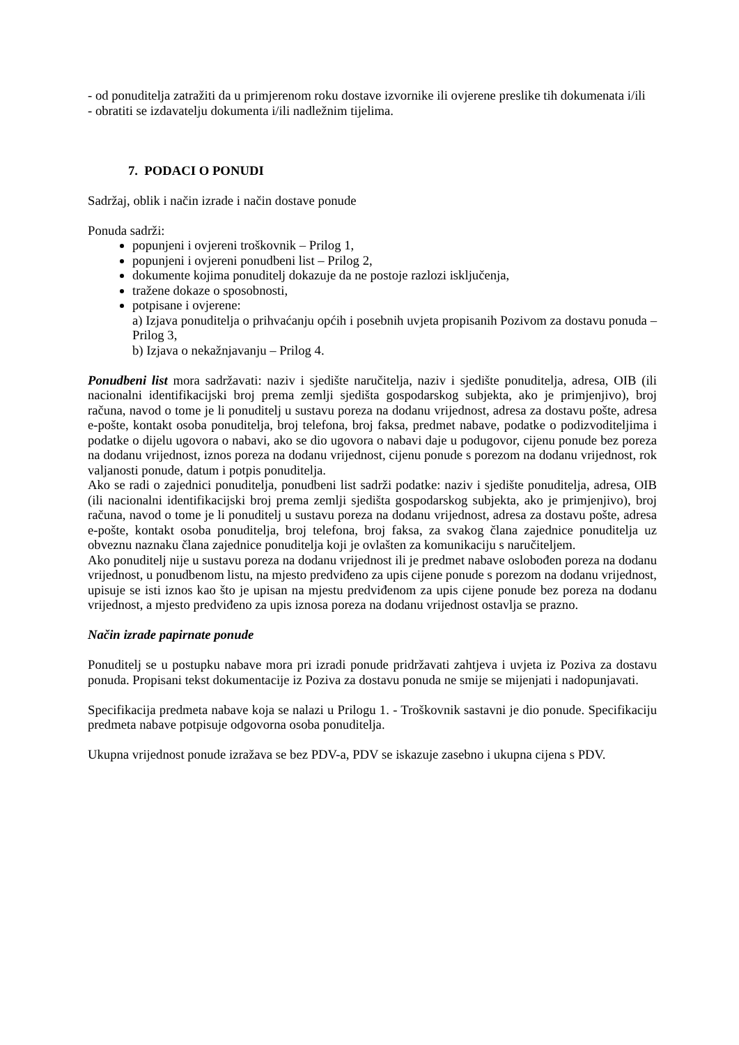- od ponuditelja zatražiti da u primjerenom roku dostave izvornike ili ovjerene preslike tih dokumenata i/ili
- obratiti se izdavatelju dokumenta i/ili nadležnim tijelima.
7. PODACI O PONUDI
Sadržaj, oblik i način izrade i način dostave ponude
Ponuda sadrži:
popunjeni i ovjereni troškovnik – Prilog 1,
popunjeni i ovjereni ponudbeni list – Prilog 2,
dokumente kojima ponuditelj dokazuje da ne postoje razlozi isključenja,
tražene dokaze o sposobnosti,
potpisane i ovjerene:
a) Izjava ponuditelja o prihvaćanju općih i posebnih uvjeta propisanih Pozivom za dostavu ponuda – Prilog 3,
b) Izjava o nekažnjavanju – Prilog 4.
Ponudbeni list mora sadržavati: naziv i sjedište naručitelja, naziv i sjedište ponuditelja, adresa, OIB (ili nacionalni identifikacijski broj prema zemlji sjedišta gospodarskog subjekta, ako je primjenjivo), broj računa, navod o tome je li ponuditelj u sustavu poreza na dodanu vrijednost, adresa za dostavu pošte, adresa e-pošte, kontakt osoba ponuditelja, broj telefona, broj faksa, predmet nabave, podatke o podizvoditeljima i podatke o dijelu ugovora o nabavi, ako se dio ugovora o nabavi daje u podugovor, cijenu ponude bez poreza na dodanu vrijednost, iznos poreza na dodanu vrijednost, cijenu ponude s porezom na dodanu vrijednost, rok valjanosti ponude, datum i potpis ponuditelja.
Ako se radi o zajednici ponuditelja, ponudbeni list sadrži podatke: naziv i sjedište ponuditelja, adresa, OIB (ili nacionalni identifikacijski broj prema zemlji sjedišta gospodarskog subjekta, ako je primjenjivo), broj računa, navod o tome je li ponuditelj u sustavu poreza na dodanu vrijednost, adresa za dostavu pošte, adresa e-pošte, kontakt osoba ponuditelja, broj telefona, broj faksa, za svakog člana zajednice ponuditelja uz obveznu naznaku člana zajednice ponuditelja koji je ovlašten za komunikaciju s naručiteljem.
Ako ponuditelj nije u sustavu poreza na dodanu vrijednost ili je predmet nabave oslobođen poreza na dodanu vrijednost, u ponudbenom listu, na mjesto predviđeno za upis cijene ponude s porezom na dodanu vrijednost, upisuje se isti iznos kao što je upisan na mjestu predviđenom za upis cijene ponude bez poreza na dodanu vrijednost, a mjesto predviđeno za upis iznosa poreza na dodanu vrijednost ostavlja se prazno.
Način izrade papirnate ponude
Ponuditelj se u postupku nabave mora pri izradi ponude pridržavati zahtjeva i uvjeta iz Poziva za dostavu ponuda. Propisani tekst dokumentacije iz Poziva za dostavu ponuda ne smije se mijenjati i nadopunjavati.
Specifikacija predmeta nabave koja se nalazi u Prilogu 1. - Troškovnik sastavni je dio ponude. Specifikaciju predmeta nabave potpisuje odgovorna osoba ponuditelja.
Ukupna vrijednost ponude izražava se bez PDV-a, PDV se iskazuje zasebno i ukupna cijena s PDV.